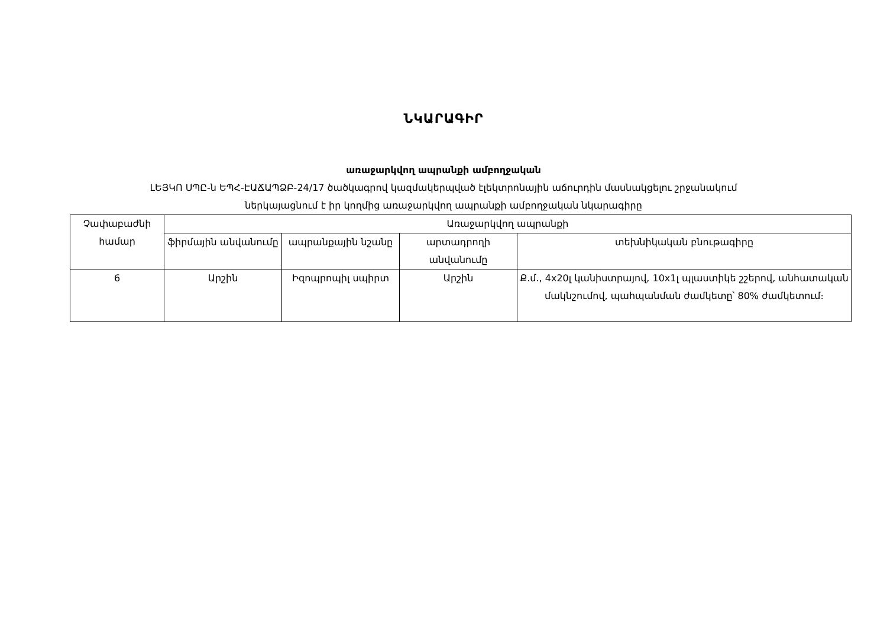ՆԿԱՐԱԳԻՐ
առաջարկվող ապրանքի ամբողջական
ԼԵՅԿՈ ՍՊԸ-ն ԵՊՀ-ԷԱՃԱՊՁԲ-24/17 ծածկագրով կազմակերպված էլեկտրոնային աճուրդին մասնակցելու շրջանակում
ներկայացնում է իր կողմից առաջարկվող ապրանքի ամբողջական նկարագիրը
| Չափաբաժնի համար | Առաջարկվող ապրանքի | | | |
| --- | --- | --- | --- | --- |
| | ֆիրմային անվանումը | ապրանքային նշանը | արտադրողի անվանումը | տեխնիկական բնութագիրը |
| 6 | Արշին | Իզոպրոպիլ սպիրտ | Արշին | Ք.մ., 4x20լ կանիստրայով, 10x1լ պլաստիկե շշերով, անհատական մակնշումով, պահպանման ժամկետը՝ 80% ժամկետում։ |